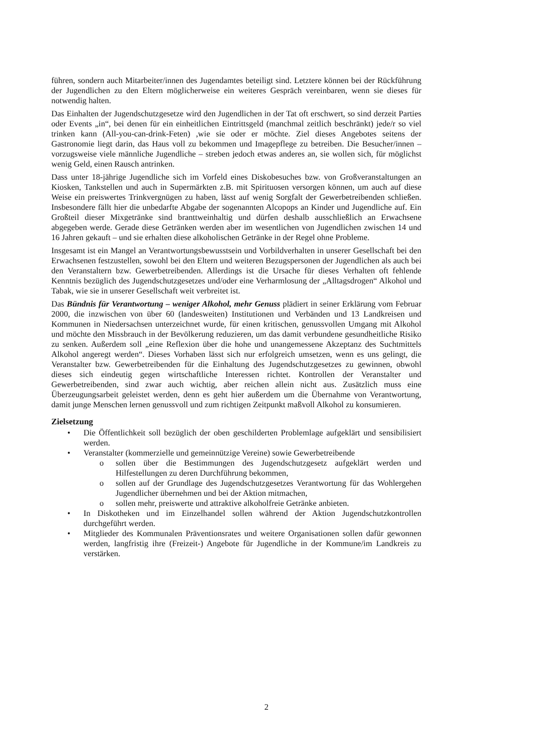führen, sondern auch Mitarbeiter/innen des Jugendamtes beteiligt sind. Letztere können bei der Rückführung der Jugendlichen zu den Eltern möglicherweise ein weiteres Gespräch vereinbaren, wenn sie dieses für notwendig halten.
Das Einhalten der Jugendschutzgesetze wird den Jugendlichen in der Tat oft erschwert, so sind derzeit Parties oder Events „in“, bei denen für ein einheitlichen Eintrittsgeld (manchmal zeitlich beschränkt) jede/r so viel trinken kann (All-you-can-drink-Feten) ,wie sie oder er möchte. Ziel dieses Angebotes seitens der Gastronomie liegt darin, das Haus voll zu bekommen und Imagepflege zu betreiben. Die Besucher/innen – vorzugsweise viele männliche Jugendliche – streben jedoch etwas anderes an, sie wollen sich, für möglichst wenig Geld, einen Rausch antrinken.
Dass unter 18-jährige Jugendliche sich im Vorfeld eines Diskobesuches bzw. von Großveranstaltungen an Kiosken, Tankstellen und auch in Supermärkten z.B. mit Spirituosen versorgen können, um auch auf diese Weise ein preiswertes Trinkvergnügen zu haben, lässt auf wenig Sorgfalt der Gewerbetreibenden schließen. Insbesondere fällt hier die unbedarfte Abgabe der sogenannten Alcopops an Kinder und Jugendliche auf. Ein Großteil dieser Mixgetränke sind branttweinhaltig und dürfen deshalb ausschließlich an Erwachsene abgegeben werde. Gerade diese Getränken werden aber im wesentlichen von Jugendlichen zwischen 14 und 16 Jahren gekauft – und sie erhalten diese alkoholischen Getränke in der Regel ohne Probleme.
Insgesamt ist ein Mangel an Verantwortungsbewusstsein und Vorbildverhalten in unserer Gesellschaft bei den Erwachsenen festzustellen, sowohl bei den Eltern und weiteren Bezugspersonen der Jugendlichen als auch bei den Veranstaltern bzw. Gewerbetreibenden. Allerdings ist die Ursache für dieses Verhalten oft fehlende Kenntnis bezüglich des Jugendschutzgesetzes und/oder eine Verharmlosung der „Alltagsdrogen“ Alkohol und Tabak, wie sie in unserer Gesellschaft weit verbreitet ist.
Das Bündnis für Verantwortung – weniger Alkohol, mehr Genuss plädiert in seiner Erklärung vom Februar 2000, die inzwischen von über 60 (landesweiten) Institutionen und Verbänden und 13 Landkreisen und Kommunen in Niedersachsen unterzeichnet wurde, für einen kritischen, genussvollen Umgang mit Alkohol und möchte den Missbrauch in der Bevölkerung reduzieren, um das damit verbundene gesundheitliche Risiko zu senken. Außerdem soll „eine Reflexion über die hohe und unangemessene Akzeptanz des Suchtmittels Alkohol angeregt werden“. Dieses Vorhaben lässt sich nur erfolgreich umsetzen, wenn es uns gelingt, die Veranstalter bzw. Gewerbetreibenden für die Einhaltung des Jugendschutzgesetzes zu gewinnen, obwohl dieses sich eindeutig gegen wirtschaftliche Interessen richtet. Kontrollen der Veranstalter und Gewerbetreibenden, sind zwar auch wichtig, aber reichen allein nicht aus. Zusätzlich muss eine Überzeugungsarbeit geleistet werden, denn es geht hier außerdem um die Übernahme von Verantwortung, damit junge Menschen lernen genussvoll und zum richtigen Zeitpunkt maßvoll Alkohol zu konsumieren.
Zielsetzung
• Die Öffentlichkeit soll bezüglich der oben geschilderten Problemlage aufgeklärt und sensibilisiert werden.
• Veranstalter (kommerzielle und gemeinnützige Vereine) sowie Gewerbetreibende
o sollen über die Bestimmungen des Jugendschutzgesetz aufgeklärt werden und Hilfestellungen zu deren Durchführung bekommen,
o sollen auf der Grundlage des Jugendschutzgesetzes Verantwortung für das Wohlergehen Jugendlicher übernehmen und bei der Aktion mitmachen,
o sollen mehr, preiswerte und attraktive alkoholfreie Getränke anbieten.
• In Diskotheken und im Einzelhandel sollen während der Aktion Jugendschutzkontrollen durchgeführt werden.
• Mitglieder des Kommunalen Präventionsrates und weitere Organisationen sollen dafür gewonnen werden, langfristig ihre (Freizeit-) Angebote für Jugendliche in der Kommune/im Landkreis zu verstärken.
2